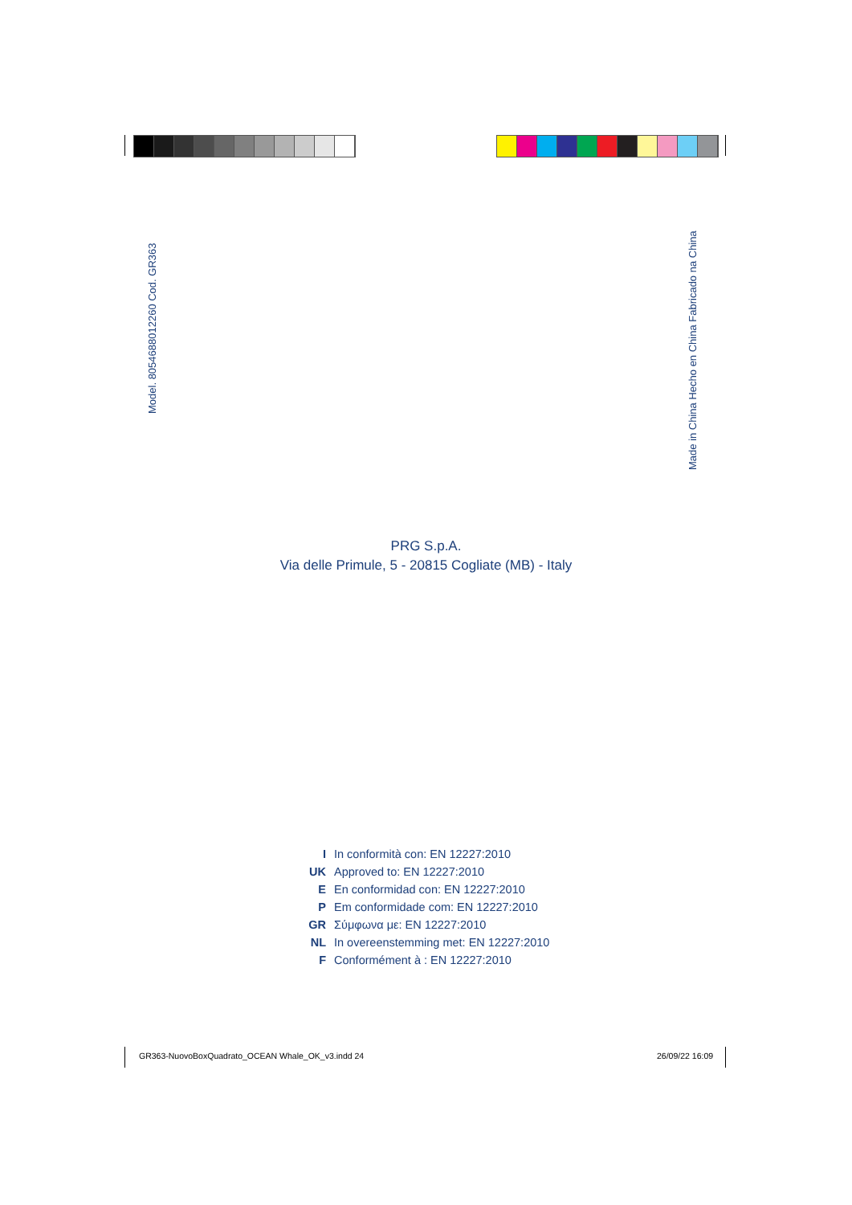Model. 8054688012260 Cod. GR363 Made in China Hecho en China Fabricado na China
PRG S.p.A.
Via delle Primule, 5 - 20815 Cogliate (MB) - Italy
I In conformità con: EN 12227:2010
UK Approved to: EN 12227:2010
E En conformidad con: EN 12227:2010
P Em conformidade com: EN 12227:2010
GR Σύμφωνα με: EN 12227:2010
NL In overeenstemming met: EN 12227:2010
F Conformément à : EN 12227:2010
GR363-NuovoBoxQuadrato_OCEAN Whale_OK_v3.indd 24
26/09/22 16:09